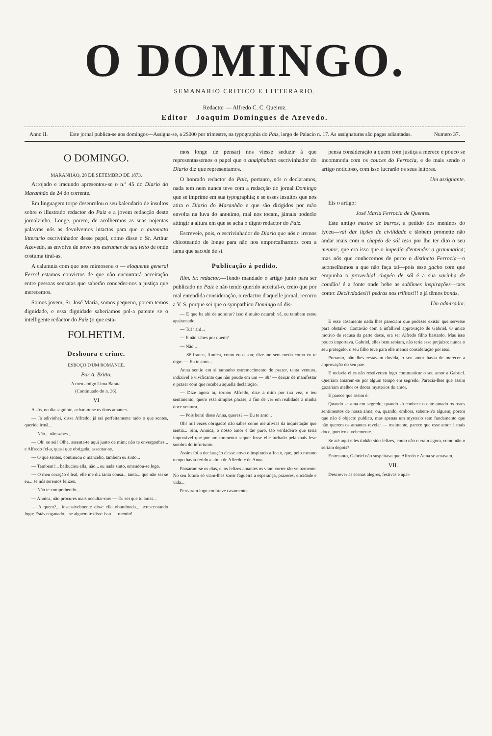O DOMINGO.
SEMANARIO CRITICO E LITTERARIO.
Redactor — Alfredo C. C. Queiroz.
Editor—Joaquim Domingues de Azevedo.
| Anno II. | Este jornal publica-se aos domingos—Assigna-se, a 2$000 por trimestre, na typographia do Paiz , largo de Palacio n. 17. As assignaturas são pagas adiantadas. | Numero 37. |
O DOMINGO.
MARANHÃO, 28 DE SETEMBRO DE 1873.
Arrojado e iracundo apresentou-se o n.º 45 do Diario do Maranhão de 24 do corrente.
Em linguagem torpe desenrolou o seu kalendario de insultos sobre o illustrado redactor do Paiz e a jovem redacção deste jornalzinho. Longe, porem, de acolhermos as suas nojentas palavras nós as devolvemos intactas para que o automato litterario escrivinhador desse papel, como disse o Sr. Arthur Azevedo, as envolva de novo nos estrumes de seu leito de onde costuma tiral-as.
A calumnia com que nos mimoseou o — eloquente general Ferrol estamos convictos de que não encontrará acceitação entre pessoas sensatas que saberão conceder-nos a justiça que merecemos.
Somos jovem, Sr. José Maria, somos pequeno, porem temos dignidade, e essa dignidade saberiamos pol-a patente se o intelligente redactor do Paiz (o que esta-
FOLHETIM.
Deshonra e crime.
ESBOÇO D'UM ROMANCE.
Por A. Britto.
A meu amigo Lima Barata.
(Continuado do n. 36).
VI
A sós, no dia seguinte, acharam-se os dous amantes.
— Já adivinhei, disse Alfredo; já sei perfeitamente tudo o que sentes, querida irmã...
— Não... não sabes...
— Oh! se sei! Olha, assenta-te aqui junto de mim; não te envergonhes... e Alfredo fel-a, quasi que obrigada, assentar-se.
— O que sentes, continuou o mancebo, tambem eu sinto...
— Tambem?... balbuciou ella, não... eu nada sinto, emendou-se logo.
— O meu coração é leal; elle me diz tanta cousa... tanta... que não sei se eu... se nós seremos felizes.
— Não te comprehendo...
— Annica, não procures mais occultar-me: — Eu sei que tu amas...
— A quem?... insensivelmente disse ella obumbrada... acrescentando logo: Estás enganado... se alguem te disse isso — mentio!
mos longe de pensar) nos viesse seduzir á que representassemos o papel que o analphabeto escrivinhador do Diario diz que representamos.
O honrado redactor do Paiz, portanto, nós o declaramos, nada tem nem nunca teve com a redacção do jornal Domingo que se imprime em sua typographia; e se esses insultos que nos atira o Diario do Maranhão e que são dirigidos por mão envolta na luva do anonimo, mal nos tocam, jámais poderão attingir a altura em que se acha o digno redactor do Paiz.
Escreveie, pois, o escrivinhador do Diario que nós o iremos chicoteando de longe para não nos emporcalharmos com a lama que sacode de si.
Publicação á pedido.
Illm. Sr. redactor.—Tendo mandado o artigo junto para ser publicado no Paiz e não tendo querido acceital-o, creio que por mal entendida consideração, o redactor d'aquelle jornal, recorro a V. S. porque sei que o sympathico Domingo só dis-
— E que ha ahi de admirar? isso é muito natural: vê, eu tambem estou apaixonado.
— Tu!? ah!...
— E não sabes por quem?
— Não...
— Sê franca, Annica, como eu o sou; dize-me sem medo como eu te digo: — Eu te amo...
Anna sentio em si tamanho estremecimento de prazer, tanta ventura, indizivel e vivificante que não poude em um — ah! — deixar de manifestar o prazer com que recebeu aquella declaração.
— Dize agora tu, tornou Alfredo, dize a mim por tua vez, o teu sentimento; quero essa simples phrase, a fim de ver em realidade a minha doce ventura.
— Pois bem! disse Anna, queres? — Eu te amo...
Oh! mil vezes obrigado! não sabes como me alivias da inquietação que sentia... Sim, Annica, o nosso amor é tão puro, tão verdadeiro que seria impossivel que por um momento sequer fosse elle turbado pela mais leve sombra do infortunio.
Assim foi a declaração d'esse novo e inspirado affecto, que, pelo mesmo tempo havia ferido a alma de Alfredo e de Anna.
Passaram-se os dias, e, os felizes amantes os viam correr tão velozmente. No seu futuro só viam-lhes sorrir fagueira a esperança, prazeres, elicidade e vida...
Pensaram logo em breve casamento.
pensa consideração a quem com justiça a merece e pouco se incommoda com os couces do Ferrocia, e de mais sendo o artigo noticioso, com isso lucrarão os seus leitores.
Um assignante.
Eis o artigo:
José Maria Ferrocia de Quentes.
Este antigo mestre de burros, a pedido dos meninos do lyceu—vai dar lições de civilidade e tãobem promette não andar mais com o chapéo de sól teso por lhe ter dito o seu mentor, que era isso que o impedia d'entender a grammatica; mas nós que conhecemos de perto o distincto Ferrocia—o aconselhamos a que não faça tal—pois esse gacho com que empunha o proverbial chapéo de sól é a sua varinha de condão! é a fonte onde bebe as sublimes inspirações—taes como: Declivdades!!! pedras nos trilhos!!! e já têmos bonds.
Um admirador.
E esse casamento nada lhes pareciam que podesse existir que servisse para obstal-o. Contavão com a infallivel approvação de Gabriel. O unico motivo de recusa da parte deste, era ser Alfredo filho bastardo. Mas isso pouco importava. Gabriel, elles bem sabiam, não teria esse prejuizo: nunca o seu protegido, o seu filho teve para elle menos consideração por isso.
Portanto, não lhes restavam duvida, o seu amor havia de merecer a approvação do seu pae.
E todavia elles não resolveram logo communicar o seu amor a Gabriel. Queriam amarem-se por algum tempo em segredo. Parecia-lhes que assim gozariam melhor os doces mysterios do amor.
E parece que assim é.
Quando se ama em segredo; quando só conhece o ente amado os reaes sentimentos de nossa alma, ou, quando, embora, sabem-n'o alguem, porem que não é objecto publico, mas apenas um mysterio sem fundamento que não querem os amantes revelar — realmente, parece que esse amor é mais doce, poetico e vehemente.
Se até aqui elles tinhão sido felizes, como não o eram agora, como não o seriam depois?
Entretanto, Gabriel não suspeitava que Alfredo e Anna se amavam.
VII.
Descrever as scenas alegres, festivas e apai-